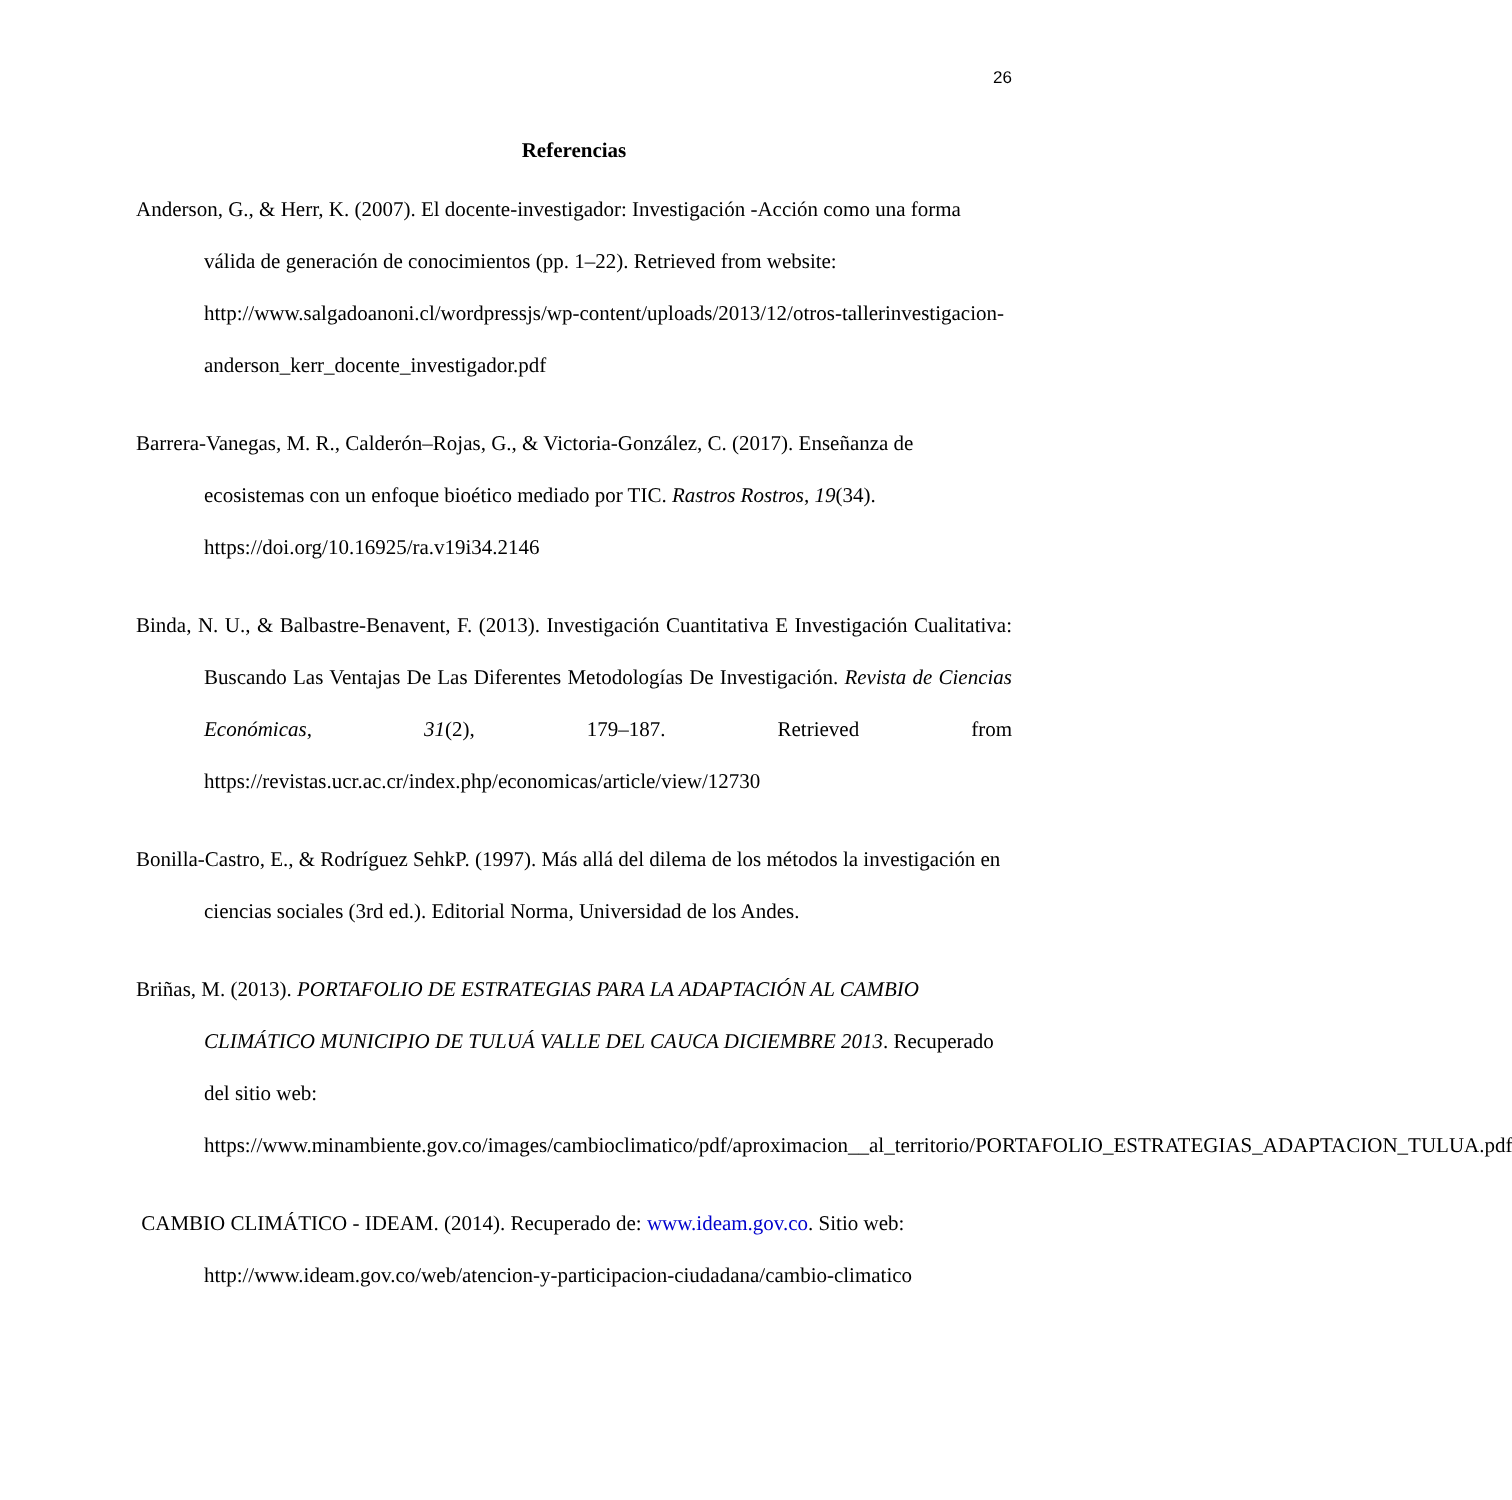26
Referencias
Anderson, G., & Herr, K. (2007). El docente-investigador: Investigación -Acción como una forma válida de generación de conocimientos (pp. 1–22). Retrieved from website: http://www.salgadoanoni.cl/wordpressjs/wp-content/uploads/2013/12/otros-tallerinvestigacion-anderson_kerr_docente_investigador.pdf
Barrera-Vanegas, M. R., Calderón–Rojas, G., & Victoria-González, C. (2017). Enseñanza de ecosistemas con un enfoque bioético mediado por TIC. Rastros Rostros, 19(34). https://doi.org/10.16925/ra.v19i34.2146
Binda, N. U., & Balbastre-Benavent, F. (2013). Investigación Cuantitativa E Investigación Cualitativa: Buscando Las Ventajas De Las Diferentes Metodologías De Investigación. Revista de Ciencias Económicas, 31(2), 179–187. Retrieved from https://revistas.ucr.ac.cr/index.php/economicas/article/view/12730
Bonilla-Castro, E., & Rodríguez SehkP. (1997). Más allá del dilema de los métodos la investigación en ciencias sociales (3rd ed.). Editorial Norma, Universidad de los Andes.
Briñas, M. (2013). PORTAFOLIO DE ESTRATEGIAS PARA LA ADAPTACIÓN AL CAMBIO CLIMÁTICO MUNICIPIO DE TULUÁ VALLE DEL CAUCA DICIEMBRE 2013. Recuperado del sitio web: https://www.minambiente.gov.co/images/cambioclimatico/pdf/aproximacion__al_territorio/PORTAFOLIO_ESTRATEGIAS_ADAPTACION_TULUA.pdf
CAMBIO CLIMÁTICO - IDEAM. (2014). Recuperado de: www.ideam.gov.co. Sitio web: http://www.ideam.gov.co/web/atencion-y-participacion-ciudadana/cambio-climatico